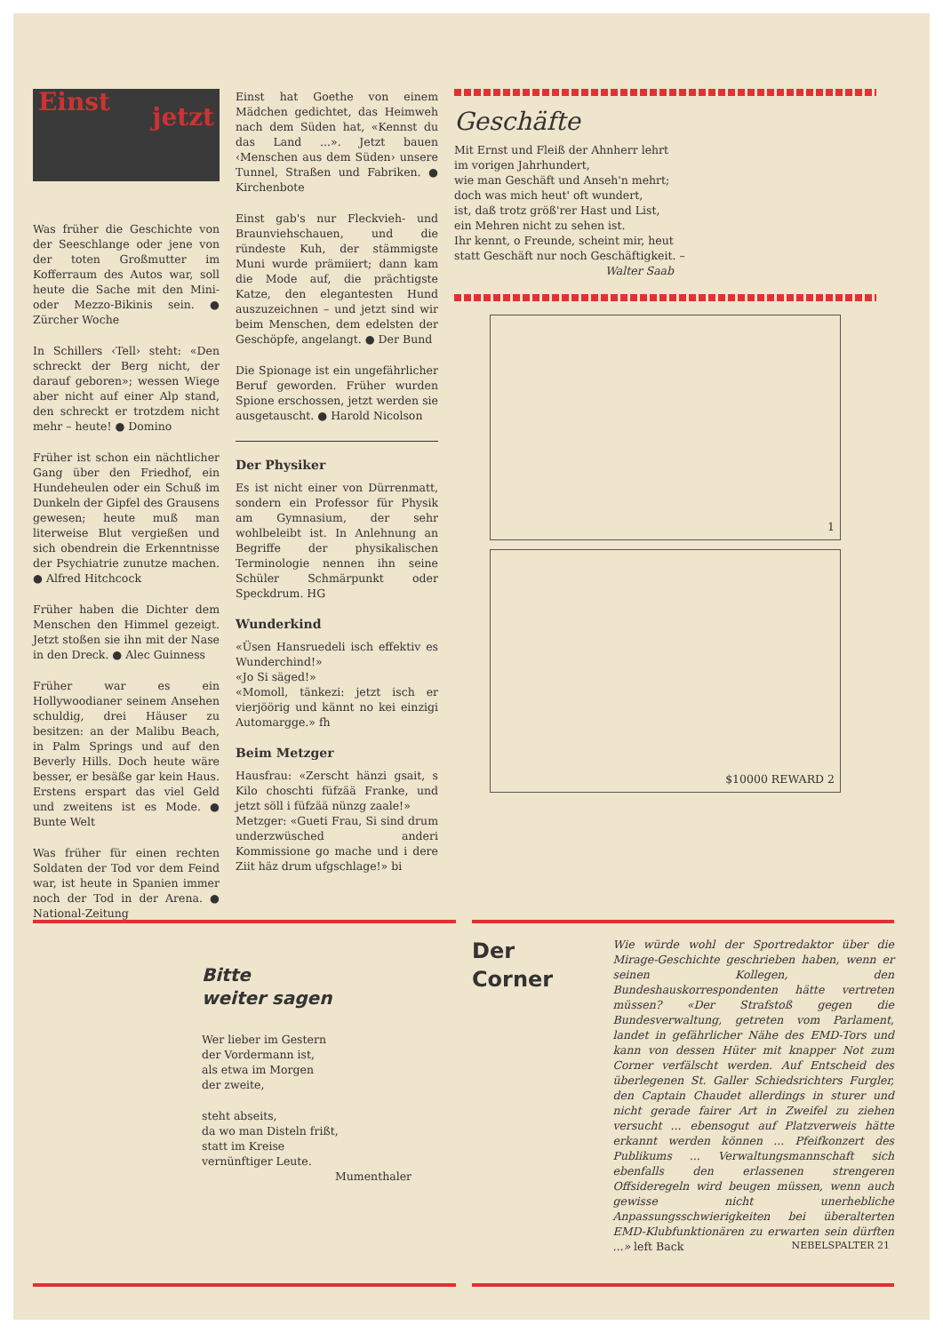Einst
jetzt
Was früher die Geschichte von der Seeschlange oder jene von der toten Großmutter im Kofferraum des Autos war, soll heute die Sache mit den Mini- oder Mezzo-Bikinis sein. ● Zürcher Woche
In Schillers ‹Tell› steht: «Den schreckt der Berg nicht, der darauf geboren»; wessen Wiege aber nicht auf einer Alp stand, den schreckt er trotzdem nicht mehr – heute! ● Domino
Früher ist schon ein nächtlicher Gang über den Friedhof, ein Hundeheulen oder ein Schuß im Dunkeln der Gipfel des Grausens gewesen; heute muß man literweise Blut vergießen und sich obendrein die Erkenntnisse der Psychiatrie zunutze machen. ● Alfred Hitchcock
Früher haben die Dichter dem Menschen den Himmel gezeigt. Jetzt stoßen sie ihn mit der Nase in den Dreck. ● Alec Guinness
Früher war es ein Hollywoodianer seinem Ansehen schuldig, drei Häuser zu besitzen: an der Malibu Beach, in Palm Springs und auf den Beverly Hills. Doch heute wäre besser, er besäße gar kein Haus. Erstens erspart das viel Geld und zweitens ist es Mode. ● Bunte Welt
Was früher für einen rechten Soldaten der Tod vor dem Feind war, ist heute in Spanien immer noch der Tod in der Arena. ● National-Zeitung
Einst hat Goethe von einem Mädchen gedichtet, das Heimweh nach dem Süden hat, «Kennst du das Land ...». Jetzt bauen ‹Menschen aus dem Süden› unsere Tunnel, Straßen und Fabriken. ● Kirchenbote
Einst gab's nur Fleckvieh- und Braunviehschauen, und die ründeste Kuh, der stämmigste Muni wurde prämiiert; dann kam die Mode auf, die prächtigste Katze, den elegantesten Hund auszuzeichnen – und jetzt sind wir beim Menschen, dem edelsten der Geschöpfe, angelangt. ● Der Bund
Die Spionage ist ein ungefährlicher Beruf geworden. Früher wurden Spione erschossen, jetzt werden sie ausgetauscht. ● Harold Nicolson
Der Physiker
Es ist nicht einer von Dürrenmatt, sondern ein Professor für Physik am Gymnasium, der sehr wohlbeleibt ist. In Anlehnung an Begriffe der physikalischen Terminologie nennen ihn seine Schüler Schmärpunkt oder Speckdrum. HG
Wunderkind
«Üsen Hansruedeli isch effektiv es Wunderchind!»
«Jo Si säged!»
«Momoll, tänkezi: jetzt isch er vierjöörig und kännt no kei einzigi Automargge.» fh
Beim Metzger
Hausfrau: «Zerscht hänzi gsait, s Kilo choschti füfzää Franke, und jetzt söll i füfzää nünzg zaale!»
Metzger: «Gueti Frau, Si sind drum underzwüsched anderi Kommissione go mache und i dere Ziit häz drum ufgschlage!» bi
Geschäfte
Mit Ernst und Fleiß der Ahnherr lehrt
im vorigen Jahrhundert,
wie man Geschäft und Anseh'n mehrt;
doch was mich heut' oft wundert,
ist, daß trotz größ'rer Hast und List,
ein Mehren nicht zu sehen ist.
Ihr kennt, o Freunde, scheint mir, heut
statt Geschäft nur noch Geschäftigkeit. –
Walter Saab
1
$10000 REWARD 2
Bitte
weiter sagen
Wer lieber im Gestern
der Vordermann ist,
als etwa im Morgen
der zweite,
steht abseits,
da wo man Disteln frißt,
statt im Kreise
vernünftiger Leute.
Mumenthaler
Der
Corner
Wie würde wohl der Sportredaktor über die Mirage-Geschichte geschrieben haben, wenn er seinen Kollegen, den Bundeshauskorrespondenten hätte vertreten müssen? «Der Strafstoß gegen die Bundesverwaltung, getreten vom Parlament, landet in gefährlicher Nähe des EMD-Tors und kann von dessen Hüter mit knapper Not zum Corner verfälscht werden. Auf Entscheid des überlegenen St. Galler Schiedsrichters Furgler, den Captain Chaudet allerdings in sturer und nicht gerade fairer Art in Zweifel zu ziehen versucht ... ebensogut auf Platzverweis hätte erkannt werden können ... Pfeifkonzert des Publikums ... Verwaltungsmannschaft sich ebenfalls den erlassenen strengeren Offsideregeln wird beugen müssen, wenn auch gewisse nicht unerhebliche Anpassungsschwierigkeiten bei überalterten EMD-Klubfunktionären zu erwarten sein dürften ...» left Back
NEBELSPALTER 21